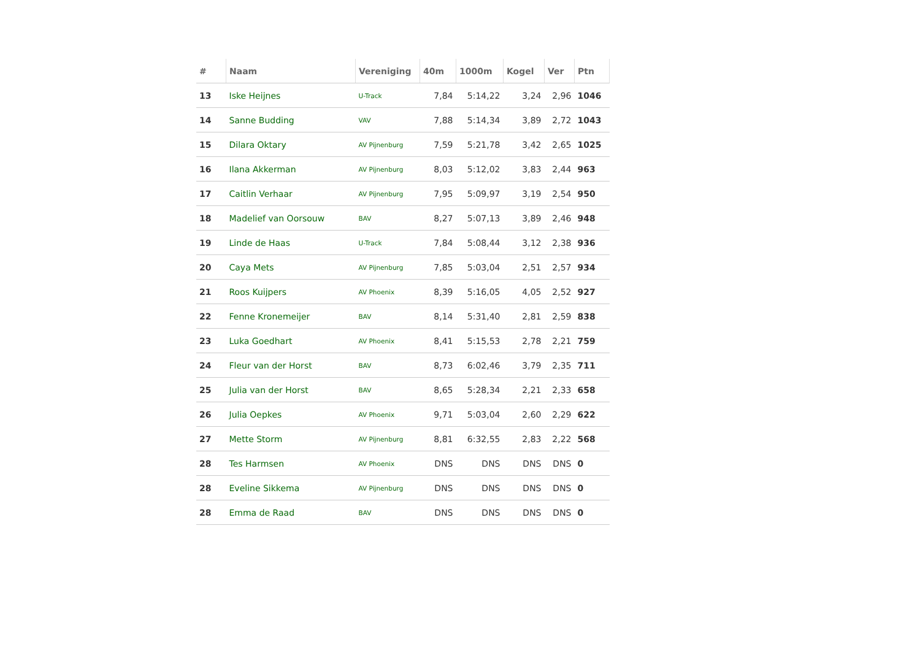| # | Naam | Vereniging | 40m | 1000m | Kogel | Ver | Ptn |
| --- | --- | --- | --- | --- | --- | --- | --- |
| 13 | Iske Heijnes | U-Track | 7,84 | 5:14,22 | 3,24 | 2,96 | 1046 |
| 14 | Sanne Budding | VAV | 7,88 | 5:14,34 | 3,89 | 2,72 | 1043 |
| 15 | Dilara Oktary | AV Pijnenburg | 7,59 | 5:21,78 | 3,42 | 2,65 | 1025 |
| 16 | Ilana Akkerman | AV Pijnenburg | 8,03 | 5:12,02 | 3,83 | 2,44 | 963 |
| 17 | Caitlin Verhaar | AV Pijnenburg | 7,95 | 5:09,97 | 3,19 | 2,54 | 950 |
| 18 | Madelief van Oorsouw | BAV | 8,27 | 5:07,13 | 3,89 | 2,46 | 948 |
| 19 | Linde de Haas | U-Track | 7,84 | 5:08,44 | 3,12 | 2,38 | 936 |
| 20 | Caya Mets | AV Pijnenburg | 7,85 | 5:03,04 | 2,51 | 2,57 | 934 |
| 21 | Roos Kuijpers | AV Phoenix | 8,39 | 5:16,05 | 4,05 | 2,52 | 927 |
| 22 | Fenne Kronemeijer | BAV | 8,14 | 5:31,40 | 2,81 | 2,59 | 838 |
| 23 | Luka Goedhart | AV Phoenix | 8,41 | 5:15,53 | 2,78 | 2,21 | 759 |
| 24 | Fleur van der Horst | BAV | 8,73 | 6:02,46 | 3,79 | 2,35 | 711 |
| 25 | Julia van der Horst | BAV | 8,65 | 5:28,34 | 2,21 | 2,33 | 658 |
| 26 | Julia Oepkes | AV Phoenix | 9,71 | 5:03,04 | 2,60 | 2,29 | 622 |
| 27 | Mette Storm | AV Pijnenburg | 8,81 | 6:32,55 | 2,83 | 2,22 | 568 |
| 28 | Tes Harmsen | AV Phoenix | DNS | DNS | DNS | DNS | 0 |
| 28 | Eveline Sikkema | AV Pijnenburg | DNS | DNS | DNS | DNS | 0 |
| 28 | Emma de Raad | BAV | DNS | DNS | DNS | DNS | 0 |